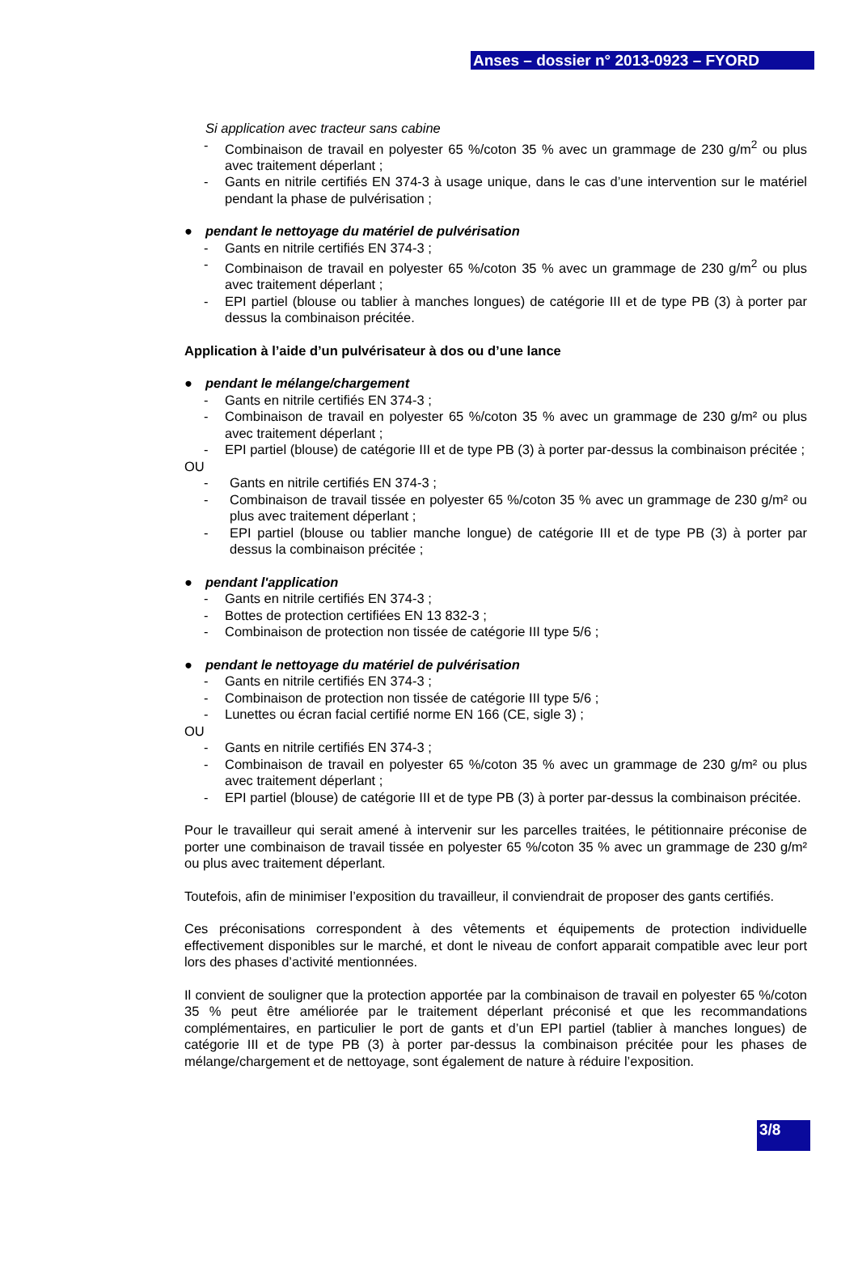Anses – dossier n° 2013-0923 – FYORD
Si application avec tracteur sans cabine
- Combinaison de travail en polyester 65 %/coton 35 % avec un grammage de 230 g/m<sup>2</sup> ou plus avec traitement déperlant ;
- Gants en nitrile certifiés EN 374-3 à usage unique, dans le cas d’une intervention sur le matériel pendant la phase de pulvérisation ;
● pendant le nettoyage du matériel de pulvérisation
- Gants en nitrile certifiés EN 374-3 ;
- Combinaison de travail en polyester 65 %/coton 35 % avec un grammage de 230 g/m<sup>2</sup> ou plus avec traitement déperlant ;
- EPI partiel (blouse ou tablier à manches longues) de catégorie III et de type PB (3) à porter par dessus la combinaison précitée.
Application à l’aide d’un pulvérisateur à dos ou d’une lance
● pendant le mélange/chargement
- Gants en nitrile certifiés EN 374-3 ;
- Combinaison de travail en polyester 65 %/coton 35 % avec un grammage de 230 g/m² ou plus avec traitement déperlant ;
- EPI partiel (blouse) de catégorie III et de type PB (3) à porter par-dessus la combinaison précitée ;
OU
- Gants en nitrile certifiés EN 374-3 ;
- Combinaison de travail tissée en polyester 65 %/coton 35 % avec un grammage de 230 g/m² ou plus avec traitement déperlant ;
- EPI partiel (blouse ou tablier manche longue) de catégorie III et de type PB (3) à porter par dessus la combinaison précitée ;
● pendant l'application
- Gants en nitrile certifiés EN 374-3 ;
- Bottes de protection certifiées EN 13 832-3 ;
- Combinaison de protection non tissée de catégorie III type 5/6 ;
● pendant le nettoyage du matériel de pulvérisation
- Gants en nitrile certifiés EN 374-3 ;
- Combinaison de protection non tissée de catégorie III type 5/6 ;
- Lunettes ou écran facial certifié norme EN 166 (CE, sigle 3) ;
OU
- Gants en nitrile certifiés EN 374-3 ;
- Combinaison de travail en polyester 65 %/coton 35 % avec un grammage de 230 g/m² ou plus avec traitement déperlant ;
- EPI partiel (blouse) de catégorie III et de type PB (3) à porter par-dessus la combinaison précitée.
Pour le travailleur qui serait amené à intervenir sur les parcelles traitées, le pétitionnaire préconise de porter une combinaison de travail tissée en polyester 65 %/coton 35 % avec un grammage de 230 g/m² ou plus avec traitement déperlant.
Toutefois, afin de minimiser l’exposition du travailleur, il conviendrait de proposer des gants certifiés.
Ces préconisations correspondent à des vêtements et équipements de protection individuelle effectivement disponibles sur le marché, et dont le niveau de confort apparait compatible avec leur port lors des phases d’activité mentionnées.
Il convient de souligner que la protection apportée par la combinaison de travail en polyester 65 %/coton 35 % peut être améliorée par le traitement déperlant préconisé et que les recommandations complémentaires, en particulier le port de gants et d’un EPI partiel (tablier à manches longues) de catégorie III et de type PB (3) à porter par-dessus la combinaison précitée pour les phases de mélange/chargement et de nettoyage, sont également de nature à réduire l’exposition.
3/8